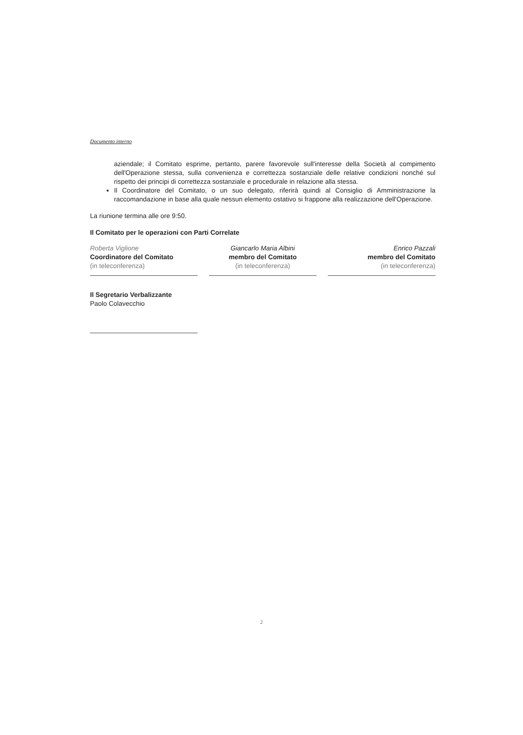Documento interno
aziendale; il Comitato esprime, pertanto, parere favorevole sull'interesse della Società al compimento dell'Operazione stessa, sulla convenienza e correttezza sostanziale delle relative condizioni nonché sul rispetto dei principi di correttezza sostanziale e procedurale in relazione alla stessa.
Il Coordinatore del Comitato, o un suo delegato, riferirà quindi al Consiglio di Amministrazione la raccomandazione in base alla quale nessun elemento ostativo si frappone alla realizzazione dell'Operazione.
La riunione termina alle ore 9:50.
Il Comitato per le operazioni con Parti Correlate
Roberta Viglione
Coordinatore del Comitato
(in teleconferenza)
Giancarlo Maria Albini
membro del Comitato
(in teleconferenza)
Enrico Pazzali
membro del Comitato
(in teleconferenza)
Il Segretario Verbalizzante
Paolo Colavecchio
2